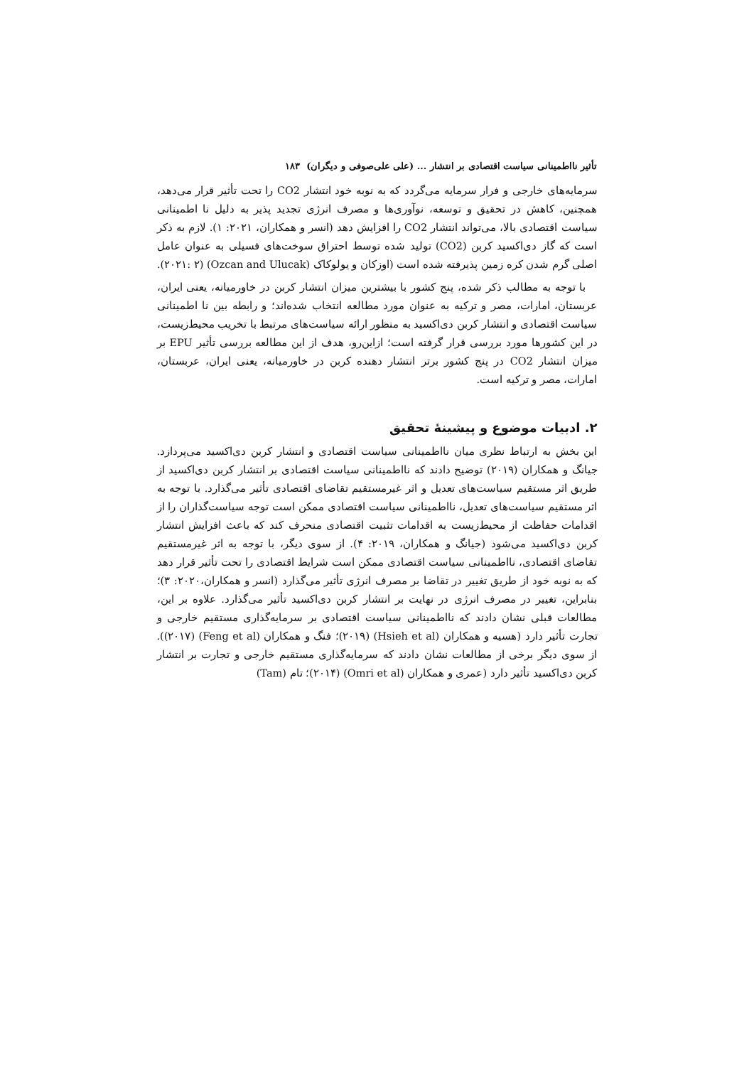تأثیر نااطمینانی سیاست اقتصادی بر انتشار ... (علی علی‌صوفی و دیگران) ۱۸۳
سرمایه‌های خارجی و فرار سرمایه می‌گردد که به نوبه خود انتشار CO2 را تحت تأثیر قرار می‌دهد، همچنین، کاهش در تحقیق و توسعه، نوآوری‌ها و مصرف انرژی تجدید پذیر به دلیل نا اطمینانی سیاست اقتصادی بالا، می‌تواند انتشار CO2 را افزایش دهد (انسر و همکاران، ۲۰۲۱: ۱). لازم به ذکر است که گاز دی‌اکسید کربن (CO2) تولید شده توسط احتراق سوخت‌های فسیلی به عنوان عامل اصلی گرم شدن کره زمین پذیرفته شده است (اوزکان و یولوکاک (Ozcan and Ulucak) (۲۰۲۱: ۲).
با توجه به مطالب ذکر شده، پنج کشور با بیشترین میزان انتشار کربن در خاورمیانه، یعنی ایران، عربستان، امارات، مصر و ترکیه به عنوان مورد مطالعه انتخاب شده‌اند؛ و رابطه بین نا اطمینانی سیاست اقتصادی و انتشار کربن دی‌اکسید به منظور ارائه سیاست‌های مرتبط با تخریب محیط‌زیست، در این کشورها مورد بررسی قرار گرفته است؛ ازاین‌رو، هدف از این مطالعه بررسی تأثیر EPU بر میزان انتشار CO2 در پنج کشور برتر انتشار دهنده کربن در خاورمیانه، یعنی ایران، عربستان، امارات، مصر و ترکیه است.
۲. ادبیات موضوع و پیشینهٔ تحقیق
این بخش به ارتباط نظری میان نااطمینانی سیاست اقتصادی و انتشار کربن دی‌اکسید می‌پردازد. جیانگ و همکاران (۲۰۱۹) توضیح دادند که نااطمینانی سیاست اقتصادی بر انتشار کربن دی‌اکسید از طریق اثر مستقیم سیاست‌های تعدیل و اثر غیرمستقیم تقاضای اقتصادی تأثیر می‌گذارد. با توجه به اثر مستقیم سیاست‌های تعدیل، نااطمینانی سیاست اقتصادی ممکن است توجه سیاست‌گذاران را از اقدامات حفاظت از محیط‌زیست به اقدامات تثبیت اقتصادی منحرف کند که باعث افزایش انتشار کربن دی‌اکسید می‌شود (جیانگ و همکاران، ۲۰۱۹: ۴). از سوی دیگر، با توجه به اثر غیرمستقیم تقاضای اقتصادی، نااطمینانی سیاست اقتصادی ممکن است شرایط اقتصادی را تحت تأثیر قرار دهد که به نوبه خود از طریق تغییر در تقاضا بر مصرف انرژی تأثیر می‌گذارد (انسر و همکاران،۲۰۲۰: ۳)؛ بنابراین، تغییر در مصرف انرژی در نهایت بر انتشار کربن دی‌اکسید تأثیر می‌گذارد. علاوه بر این، مطالعات قبلی نشان دادند که نااطمینانی سیاست اقتصادی بر سرمایه‌گذاری مستقیم خارجی و تجارت تأثیر دارد (هسیه و همکاران (Hsieh et al) (۲۰۱۹)؛ فنگ و همکاران (Feng et al) (۲۰۱۷)). از سوی دیگر برخی از مطالعات نشان دادند که سرمایه‌گذاری مستقیم خارجی و تجارت بر انتشار کربن دی‌اکسید تأثیر دارد (عمری و همکاران (Omri et al) (۲۰۱۴)؛ تام (Tam)